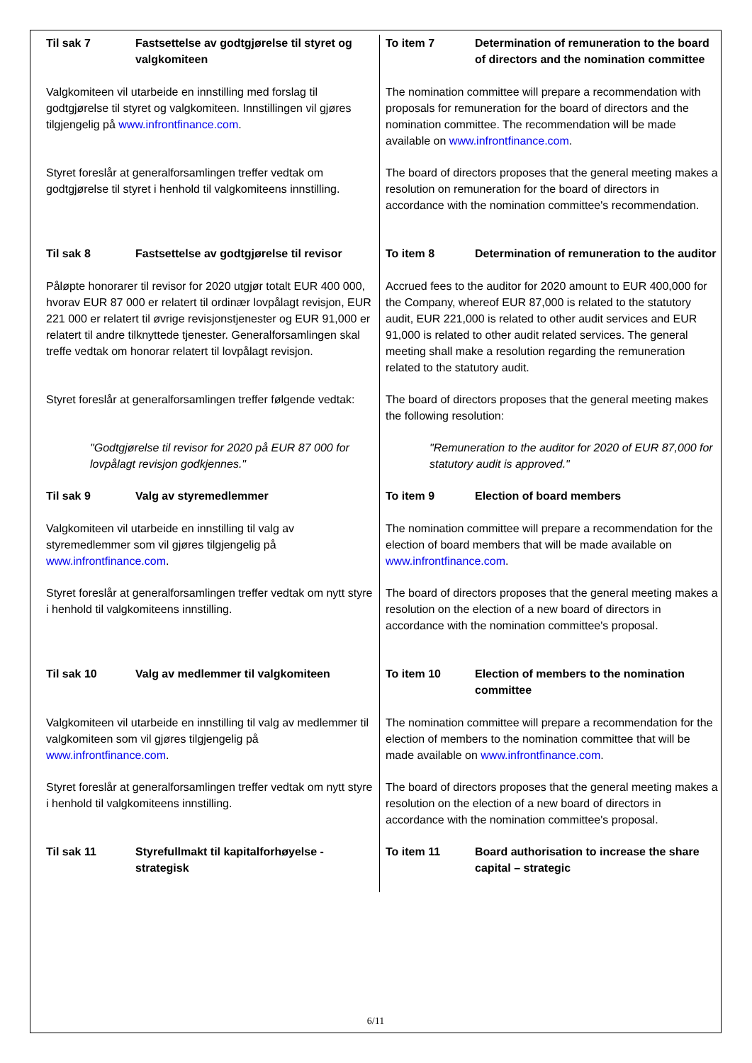| Til sak 7 Fastsettelse av godtgjørelse til styret og valgkomiteen | To item 7 Determination of remuneration to the board of directors and the nomination committee |
| Valgkomiteen vil utarbeide en innstilling med forslag til godtgjørelse til styret og valgkomiteen. Innstillingen vil gjøres tilgjengelig på www.infrontfinance.com . | The nomination committee will prepare a recommendation with proposals for remuneration for the board of directors and the nomination committee. The recommendation will be made available on www.infrontfinance.com . |
| Styret foreslår at generalforsamlingen treffer vedtak om godtgjørelse til styret i henhold til valgkomiteens innstilling. | The board of directors proposes that the general meeting makes a resolution on remuneration for the board of directors in accordance with the nomination committee's recommendation. |
| Til sak 8 Fastsettelse av godtgjørelse til revisor | To item 8 Determination of remuneration to the auditor |
| Påløpte honorarer til revisor for 2020 utgjør totalt EUR 400 000, hvorav EUR 87 000 er relatert til ordinær lovpålagt revisjon, EUR 221 000 er relatert til øvrige revisjonstjenester og EUR 91,000 er relatert til andre tilknyttede tjenester. Generalforsamlingen skal treffe vedtak om honorar relatert til lovpålagt revisjon. | Accrued fees to the auditor for 2020 amount to EUR 400,000 for the Company, whereof EUR 87,000 is related to the statutory audit, EUR 221,000 is related to other audit services and EUR 91,000 is related to other audit related services. The general meeting shall make a resolution regarding the remuneration related to the statutory audit. |
| Styret foreslår at generalforsamlingen treffer følgende vedtak: | The board of directors proposes that the general meeting makes the following resolution: |
| "Godtgjørelse til revisor for 2020 på EUR 87 000 for lovpålagt revisjon godkjennes." | "Remuneration to the auditor for 2020 of EUR 87,000 for statutory audit is approved." |
| Til sak 9 Valg av styremedlemmer | To item 9 Election of board members |
| Valgkomiteen vil utarbeide en innstilling til valg av styremedlemmer som vil gjøres tilgjengelig på www.infrontfinance.com . | The nomination committee will prepare a recommendation for the election of board members that will be made available on www.infrontfinance.com . |
| Styret foreslår at generalforsamlingen treffer vedtak om nytt styre i henhold til valgkomiteens innstilling. | The board of directors proposes that the general meeting makes a resolution on the election of a new board of directors in accordance with the nomination committee's proposal. |
| Til sak 10 Valg av medlemmer til valgkomiteen | To item 10 Election of members to the nomination committee |
| Valgkomiteen vil utarbeide en innstilling til valg av medlemmer til valgkomiteen som vil gjøres tilgjengelig på www.infrontfinance.com . | The nomination committee will prepare a recommendation for the election of members to the nomination committee that will be made available on www.infrontfinance.com . |
| Styret foreslår at generalforsamlingen treffer vedtak om nytt styre i henhold til valgkomiteens innstilling. | The board of directors proposes that the general meeting makes a resolution on the election of a new board of directors in accordance with the nomination committee's proposal. |
| Til sak 11 Styrefullmakt til kapitalforhøyelse - strategisk | To item 11 Board authorisation to increase the share capital – strategic |
6/11